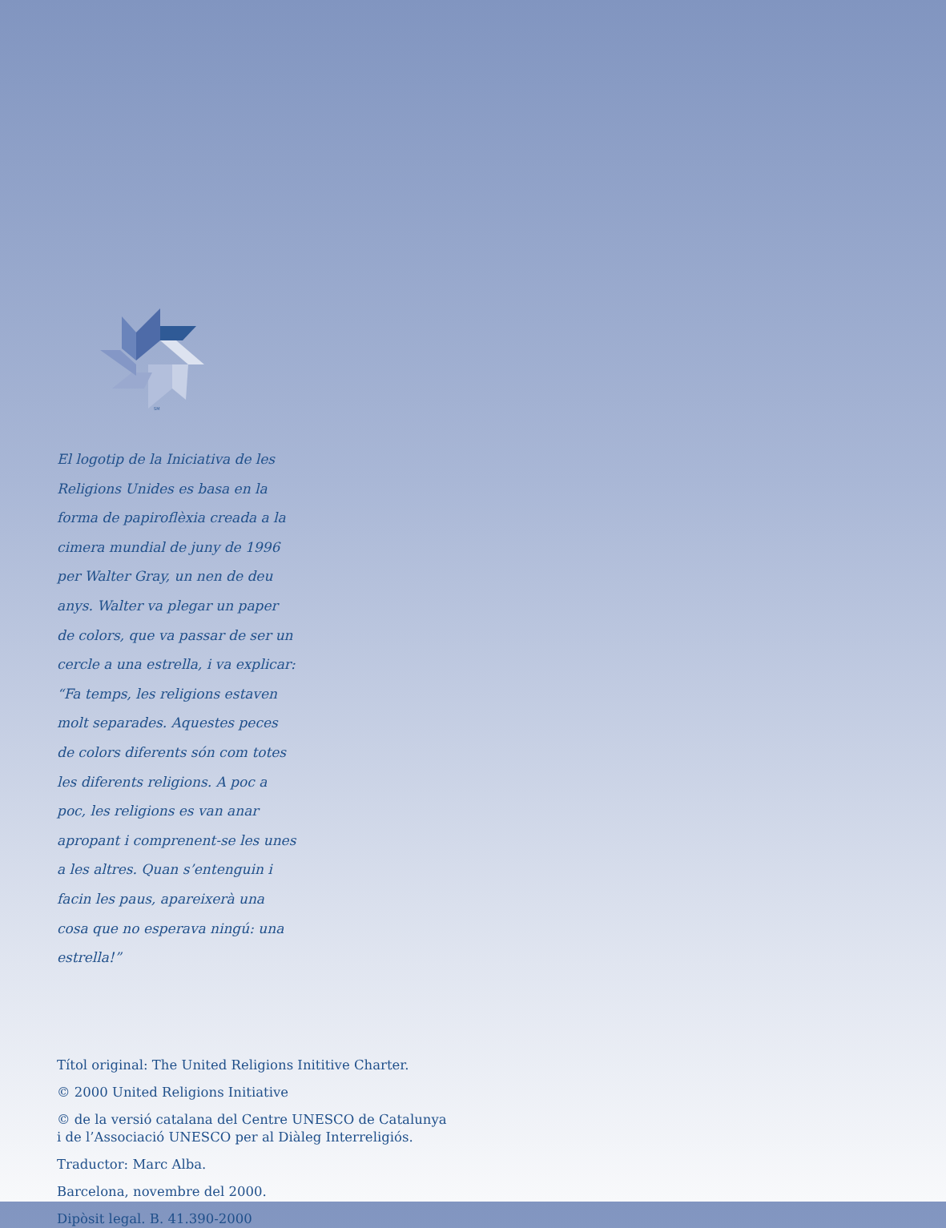SM
El logotip de la Iniciativa de les Religions Unides es basa en la forma de papiroflèxia creada a la cimera mundial de juny de 1996 per Walter Gray, un nen de deu anys. Walter va plegar un paper de colors, que va passar de ser un cercle a una estrella, i va explicar: “Fa temps, les religions estaven molt separades. Aquestes peces de colors diferents són com totes les diferents religions. A poc a poc, les religions es van anar apropant i comprenent-se les unes a les altres. Quan s’entenguin i facin les paus, apareixerà una cosa que no esperava ningú: una estrella!”
Títol original: The United Religions Inititive Charter.
© 2000 United Religions Initiative
© de la versió catalana del Centre UNESCO de Catalunya
i de l’Associació UNESCO per al Diàleg Interreligiós.
Traductor: Marc Alba.
Barcelona, novembre del 2000.
Dipòsit legal. B. 41.390-2000